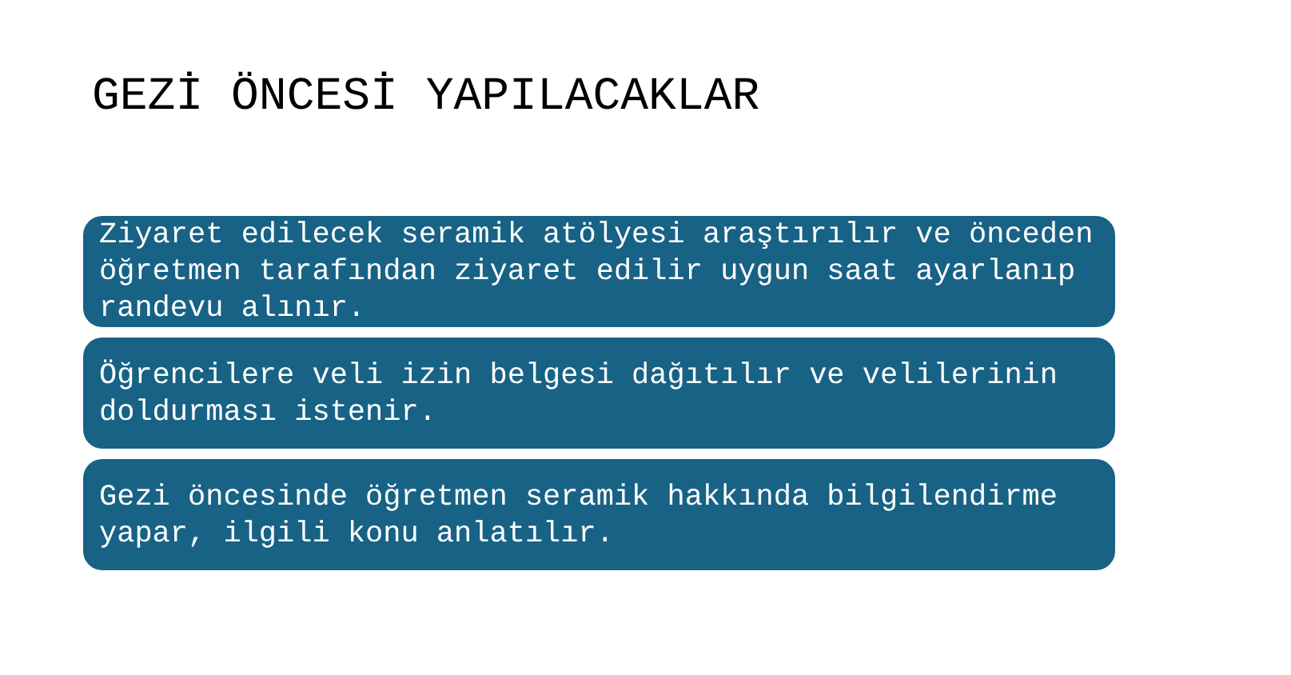GEZİ ÖNCESİ YAPILACAKLAR
Ziyaret edilecek seramik atölyesi araştırılır ve önceden öğretmen tarafından ziyaret edilir uygun saat ayarlanıp randevu alınır.
Öğrencilere veli izin belgesi dağıtılır ve velilerinin doldurması istenir.
Gezi öncesinde öğretmen seramik hakkında bilgilendirme yapar, ilgili konu anlatılır.